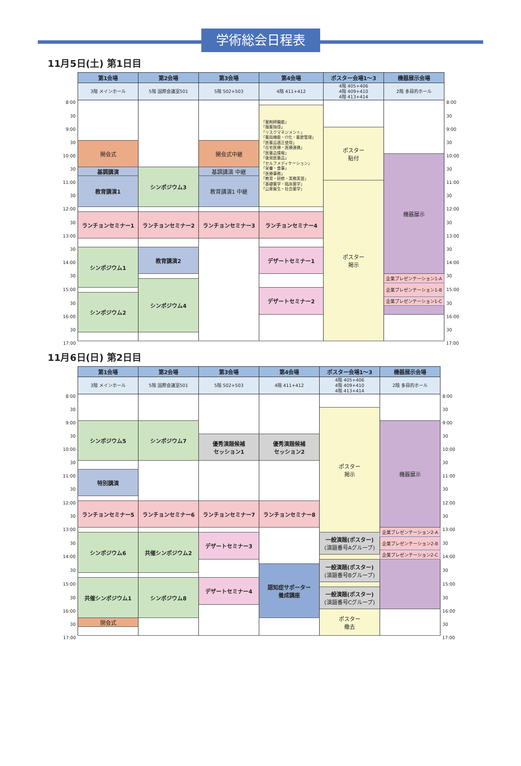学術総会日程表
11月5日(土) 第1日目
| | 第1会場 | 第2会場 | 第3会場 | 第4会場 | ポスター会場1～3 | 機器展示会場 | |
| | 3階 メインホール | 5階 国際会議室501 | 5階 502+503 | 4階 411+412 | 4階 405+406 4階 409+410 4階 413+414 | 2階 多目的ホール | |
| 8:00 | | | | | | | 8:00 |
| | | | | 「薬剤師職能」 「服薬指導」 「リスクマネジメント」 「薬局機能・IT化・薬歴管理」 「医薬品適正使用」 「在宅医療・医療連携」 「医薬品情報」 「後発医薬品」 「セルフメディケーション」 「栄養・食事」 「医療事務」 「教育・研修・実務実習」 「基礎薬学・臨床薬学」 「公衆衛生・社会薬学」 | | | |
| 30 | | | | | | | 30 |
| 9:00 | | | | | ポスター 貼付 | | 9:00 |
| 30 | 開会式 | | 開会式中継 | | | | 30 |
| 10:00 | | | | | | 機器展示 | 10:00 |
| 30 | 基調講演 | シンポジウム3 | 基調講演 中継 | | | | 30 |
| | 教育講演1 | | 教育講演1 中継 | | | | |
| 11:00 | | | | | ポスター 掲示 | | 11:00 |
| 30 | | | | | | | 30 |
| 12:00 | | | | | | | 12:00 |
| | ランチョンセミナー1 | ランチョンセミナー2 | ランチョンセミナー3 | ランチョンセミナー4 | | | |
| 30 | | | | | | | 30 |
| 13:00 | | | | | | | 13:00 |
| 30 | シンポジウム1 | 教育講演2 | | デザートセミナー1 | | | 30 |
| 14:00 | | | | | | | 14:00 |
| 30 | | | | | | 企業プレゼンテーション1-A | 30 |
| | | シンポジウム4 | | | | | |
| | | | | | | 企業プレゼンテーション1-B | |
| 15:00 | | | | デザートセミナー2 | | | 15:00 |
| | シンポジウム2 | | | | | | |
| | | | | | | 企業プレゼンテーション1-C | |
| 30 | | | | | | | 30 |
| 16:00 | | | | | | | 16:00 |
| 30 | | | | | | | 30 |
| 17:00 | | | | | | | 17:00 |
11月6日(日) 第2日目
| | 第1会場 | 第2会場 | 第3会場 | 第4会場 | ポスター会場1～3 | 機器展示会場 | |
| | 3階 メインホール | 5階 国際会議室501 | 5階 502+503 | 4階 411+412 | 4階 405+406 4階 409+410 4階 413+414 | 2階 多目的ホール | |
| 8:00 | | | | | | | 8:00 |
| 30 | | | | | ポスター 掲示 | | 30 |
| 9:00 | シンポジウム5 | シンポジウム7 | | | | 機器展示 | 9:00 |
| 30 | | | 優秀演題候補 セッション1 | 優秀演題候補 セッション2 | | | 30 |
| 10:00 | | | | | | | 10:00 |
| 30 | | | | | | | 30 |
| | 特別講演 | | | | | | |
| 11:00 | | | | | | | 11:00 |
| 30 | | | | | | | 30 |
| 12:00 | ランチョンセミナー5 | ランチョンセミナー6 | ランチョンセミナー7 | ランチョンセミナー8 | | | 12:00 |
| 30 | | | | | | | 30 |
| 13:00 | | | | | | 企業プレゼンテーション2-A | 13:00 |
| | シンポジウム6 | 共催シンポジウム2 | デザートセミナー3 | | 一般演題(ポスター) (演題番号Aグループ) | | |
| | | | | | | 企業プレゼンテーション2-B | |
| 30 | | | | | | | 30 |
| | | | | | | 企業プレゼンテーション2-C | |
| 14:00 | | | | | | | 14:00 |
| | | | | | 一般演題(ポスター) (演題番号Bグループ) | | |
| | | | | 認知症サポーター 養成講座 | | | |
| 30 | | | | | | | 30 |
| | 共催シンポジウム1 | シンポジウム8 | デザートセミナー4 | | | | |
| 15:00 | | | | | | | 15:00 |
| | | | | | 一般演題(ポスター) (演題番号Cグループ) | | |
| 30 | | | | | | | 30 |
| 16:00 | | | | | ポスター 撤去 | | 16:00 |
| | 閉会式 | | | | | | |
| 30 | | | | | | | 30 |
| 17:00 | | | | | | | 17:00 |